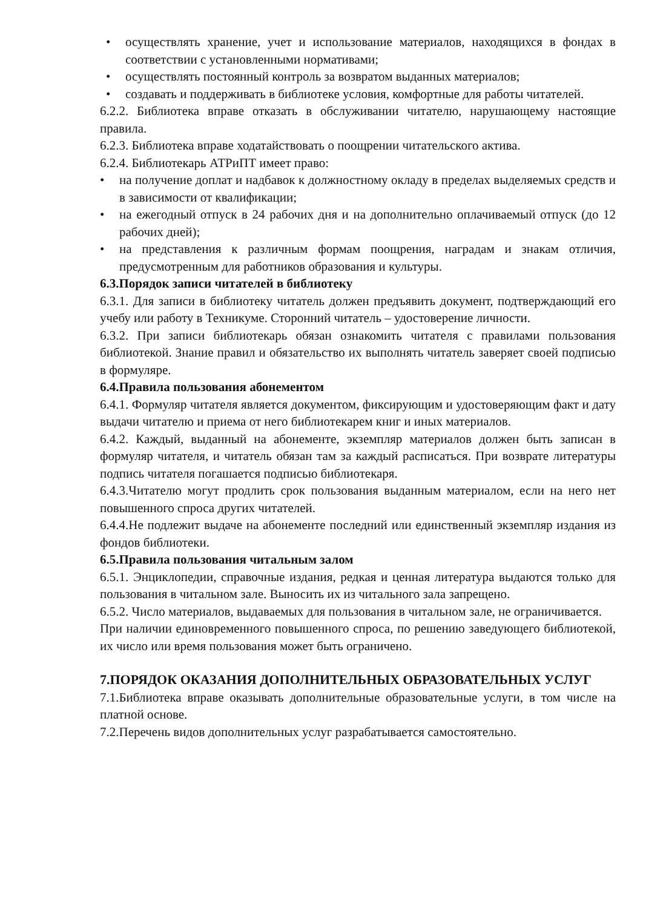• осуществлять хранение, учет и использование материалов, находящихся в фондах в соответствии с установленными нормативами;
• осуществлять постоянный контроль за возвратом выданных материалов;
• создавать и поддерживать в библиотеке условия, комфортные для работы читателей.
6.2.2. Библиотека вправе отказать в обслуживании читателю, нарушающему настоящие правила.
6.2.3. Библиотека вправе ходатайствовать о поощрении читательского актива.
6.2.4. Библиотекарь АТРиПТ имеет право:
• на получение доплат и надбавок к должностному окладу в пределах выделяемых средств и в зависимости от квалификации;
• на ежегодный отпуск в 24 рабочих дня и на дополнительно оплачиваемый отпуск (до 12 рабочих дней);
• на представления к различным формам поощрения, наградам и знакам отличия, предусмотренным для работников образования и культуры.
6.3.Порядок записи читателей в библиотеку
6.3.1. Для записи в библиотеку читатель должен предъявить документ, подтверждающий его учебу или работу в Техникуме. Сторонний читатель – удостоверение личности.
6.3.2. При записи библиотекарь обязан ознакомить читателя с правилами пользования библиотекой. Знание правил и обязательство их выполнять читатель заверяет своей подписью в формуляре.
6.4.Правила пользования абонементом
6.4.1. Формуляр читателя является документом, фиксирующим и удостоверяющим факт и дату выдачи читателю и приема от него библиотекарем книг и иных материалов.
6.4.2. Каждый, выданный на абонементе, экземпляр материалов должен быть записан в формуляр читателя, и читатель обязан там за каждый расписаться. При возврате литературы подпись читателя погашается подписью библиотекаря.
6.4.3.Читателю могут продлить срок пользования выданным материалом, если на него нет повышенного спроса других читателей.
6.4.4.Не подлежит выдаче на абонементе последний или единственный экземпляр издания из фондов библиотеки.
6.5.Правила пользования читальным залом
6.5.1. Энциклопедии, справочные издания, редкая и ценная литература выдаются только для пользования в читальном зале. Выносить их из читального зала запрещено.
6.5.2. Число материалов, выдаваемых для пользования в читальном зале, не ограничивается.
При наличии единовременного повышенного спроса, по решению заведующего библиотекой, их число или время пользования может быть ограничено.
7.ПОРЯДОК ОКАЗАНИЯ ДОПОЛНИТЕЛЬНЫХ ОБРАЗОВАТЕЛЬНЫХ УСЛУГ
7.1.Библиотека вправе оказывать дополнительные образовательные услуги, в том числе на платной основе.
7.2.Перечень видов дополнительных услуг разрабатывается самостоятельно.